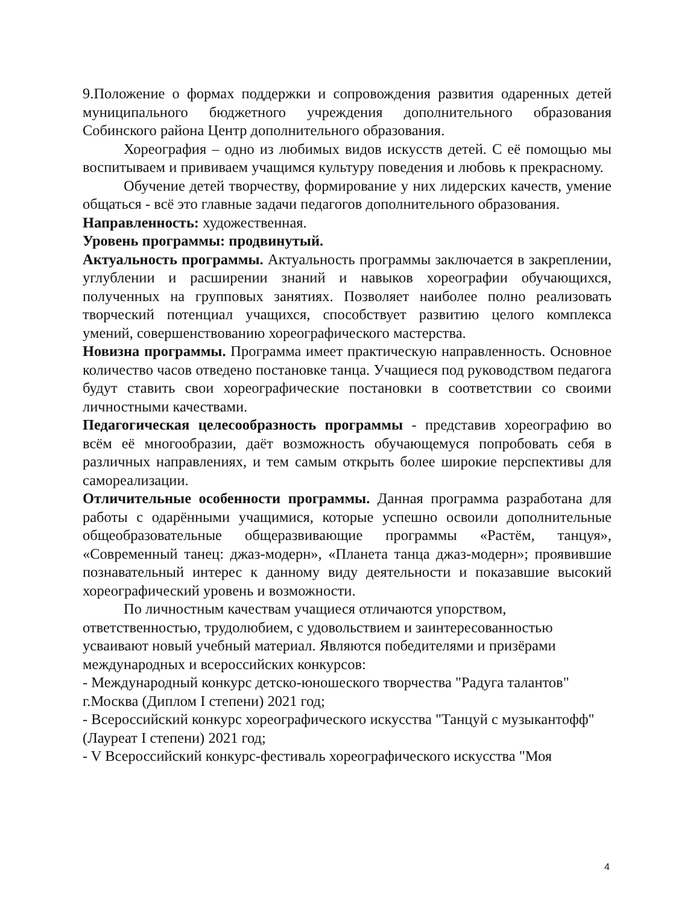9.Положение о формах поддержки и сопровождения развития одаренных детей муниципального бюджетного учреждения дополнительного образования Собинского района Центр дополнительного образования.
Хореография – одно из любимых видов искусств детей. С её помощью мы воспитываем и прививаем учащимся культуру поведения и любовь к прекрасному.
Обучение детей творчеству, формирование у них лидерских качеств, умение общаться - всё это главные задачи педагогов дополнительного образования.
Направленность: художественная.
Уровень программы: продвинутый.
Актуальность программы. Актуальность программы заключается в закреплении, углублении и расширении знаний и навыков хореографии обучающихся, полученных на групповых занятиях. Позволяет наиболее полно реализовать творческий потенциал учащихся, способствует развитию целого комплекса умений, совершенствованию хореографического мастерства.
Новизна программы. Программа имеет практическую направленность. Основное количество часов отведено постановке танца. Учащиеся под руководством педагога будут ставить свои хореографические постановки в соответствии со своими личностными качествами.
Педагогическая целесообразность программы - представив хореографию во всём её многообразии, даёт возможность обучающемуся попробовать себя в различных направлениях, и тем самым открыть более широкие перспективы для самореализации.
Отличительные особенности программы. Данная программа разработана для работы с одарёнными учащимися, которые успешно освоили дополнительные общеобразовательные общеразвивающие программы «Растём, танцуя», «Современный танец: джаз-модерн», «Планета танца джаз-модерн»; проявившие познавательный интерес к данному виду деятельности и показавшие высокий хореографический уровень и возможности.
По личностным качествам учащиеся отличаются упорством, ответственностью, трудолюбием, с удовольствием и заинтересованностью усваивают новый учебный материал. Являются победителями и призёрами международных и всероссийских конкурсов:
- Международный конкурс детско-юношеского творчества "Радуга талантов" г.Москва (Диплом I степени) 2021 год;
- Всероссийский конкурс хореографического искусства "Танцуй с музыкантофф" (Лауреат I степени) 2021 год;
- V Всероссийский конкурс-фестиваль хореографического искусства "Моя
4